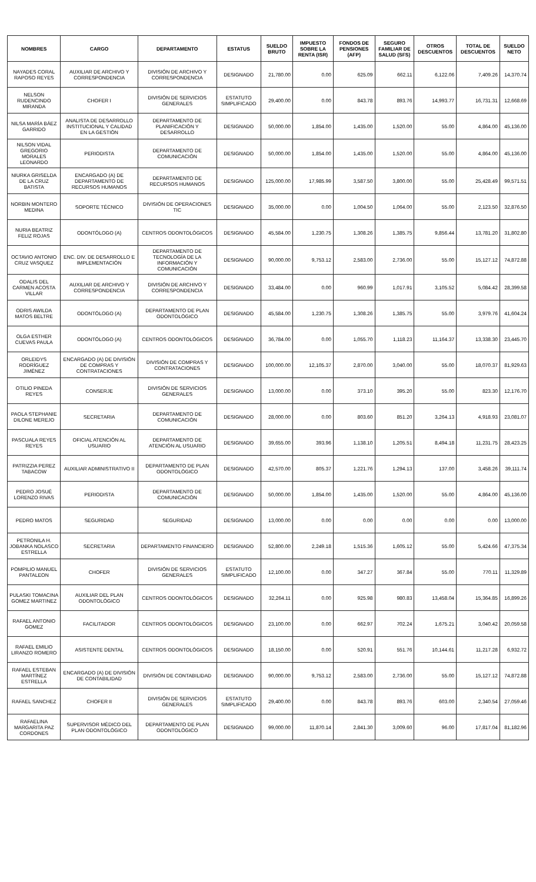| NOMBRES | CARGO | DEPARTAMENTO | ESTATUS | SUELDO BRUTO | IMPUESTO SOBRE LA RENTA (ISR) | FONDOS DE PENSIONES (AFP) | SEGURO FAMILIAR DE SALUD (SFS) | OTROS DESCUENTOS | TOTAL DE DESCUENTOS | SUELDO NETO |
| --- | --- | --- | --- | --- | --- | --- | --- | --- | --- | --- |
| NAYADES CORAL RAPOSO REYES | AUXILIAR DE ARCHIVO Y CORRESPONDENCIA | DIVISIÓN DE ARCHIVO Y CORRESPONDENCIA | DESIGNADO | 21,780.00 | 0.00 | 625.09 | 662.11 | 6,122.06 | 7,409.26 | 14,370.74 |
| NELSON RUDENCINDO MIRANDA | CHOFER I | DIVISIÓN DE SERVICIOS GENERALES | ESTATUTO SIMPLIFICADO | 29,400.00 | 0.00 | 843.78 | 893.76 | 14,993.77 | 16,731.31 | 12,668.69 |
| NILSA MARÍA BÁEZ GARRIDO | ANALISTA DE DESARROLLO INSTITUCIONAL Y CALIDAD EN LA GESTIÓN | DEPARTAMENTO DE PLANIFICACIÓN Y DESARROLLO | DESIGNADO | 50,000.00 | 1,854.00 | 1,435.00 | 1,520.00 | 55.00 | 4,864.00 | 45,136.00 |
| NILSON VIDAL GREGORIO MORALES LEONARDO | PERIODISTA | DEPARTAMENTO DE COMUNICACIÓN | DESIGNADO | 50,000.00 | 1,854.00 | 1,435.00 | 1,520.00 | 55.00 | 4,864.00 | 45,136.00 |
| NIURKA GRISELDA DE LA CRUZ BATISTA | ENCARGADO (A) DE DEPARTAMENTO DE RECURSOS HUMANOS | DEPARTAMENTO DE RECURSOS HUMANOS | DESIGNADO | 125,000.00 | 17,985.99 | 3,587.50 | 3,800.00 | 55.00 | 25,428.49 | 99,571.51 |
| NORBIN MONTERO MEDINA | SOPORTE TÉCNICO | DIVISIÓN DE OPERACIONES TIC | DESIGNADO | 35,000.00 | 0.00 | 1,004.50 | 1,064.00 | 55.00 | 2,123.50 | 32,876.50 |
| NURIA BEATRIZ FELIZ ROJAS | ODONTÓLOGO (A) | CENTROS ODONTOLÓGICOS | DESIGNADO | 45,584.00 | 1,230.75 | 1,308.26 | 1,385.75 | 9,856.44 | 13,781.20 | 31,802.80 |
| OCTAVIO ANTONIO CRUZ VASQUEZ | ENC. DIV. DE DESARROLLO E IMPLEMENTACIÓN | DEPARTAMENTO DE TECNOLOGÍA DE LA INFORMACIÓN Y COMUNICACIÓN | DESIGNADO | 90,000.00 | 9,753.12 | 2,583.00 | 2,736.00 | 55.00 | 15,127.12 | 74,872.88 |
| ODALIS DEL CARMEN ACOSTA VILLAR | AUXILIAR DE ARCHIVO Y CORRESPONDENCIA | DIVISIÓN DE ARCHIVO Y CORRESPONDENCIA | DESIGNADO | 33,484.00 | 0.00 | 960.99 | 1,017.91 | 3,105.52 | 5,084.42 | 28,399.58 |
| ODRIS AWILDA MATOS BELTRE | ODONTÓLOGO (A) | DEPARTAMENTO DE PLAN ODONTOLÓGICO | DESIGNADO | 45,584.00 | 1,230.75 | 1,308.26 | 1,385.75 | 55.00 | 3,979.76 | 41,604.24 |
| OLGA ESTHER CUEVAS PAULA | ODONTÓLOGO (A) | CENTROS ODONTOLÓGICOS | DESIGNADO | 36,784.00 | 0.00 | 1,055.70 | 1,118.23 | 11,164.37 | 13,338.30 | 23,445.70 |
| ORLEIDYS RODRÍGUEZ JIMÉNEZ | ENCARGADO (A) DE DIVISIÓN DE COMPRAS Y CONTRATACIONES | DIVISIÓN DE COMPRAS Y CONTRATACIONES | DESIGNADO | 100,000.00 | 12,105.37 | 2,870.00 | 3,040.00 | 55.00 | 18,070.37 | 81,929.63 |
| OTILIO PINEDA REYES | CONSERJE | DIVISIÓN DE SERVICIOS GENERALES | DESIGNADO | 13,000.00 | 0.00 | 373.10 | 395.20 | 55.00 | 823.30 | 12,176.70 |
| PAOLA STEPHANIE DILONE MEREJO | SECRETARIA | DEPARTAMENTO DE COMUNICACIÓN | DESIGNADO | 28,000.00 | 0.00 | 803.60 | 851.20 | 3,264.13 | 4,918.93 | 23,081.07 |
| PASCUALA REYES REYES | OFICIAL ATENCIÓN AL USUARIO | DEPARTAMENTO DE ATENCIÓN AL USUARIO | DESIGNADO | 39,655.00 | 393.96 | 1,138.10 | 1,205.51 | 8,494.18 | 11,231.75 | 28,423.25 |
| PATRIZZIA PEREZ TABACOW | AUXILIAR ADMINISTRATIVO II | DEPARTAMENTO DE PLAN ODONTOLÓGICO | DESIGNADO | 42,570.00 | 805.37 | 1,221.76 | 1,294.13 | 137.00 | 3,458.26 | 39,111.74 |
| PEDRO JOSUÉ LORENZO RIVAS | PERIODISTA | DEPARTAMENTO DE COMUNICACIÓN | DESIGNADO | 50,000.00 | 1,854.00 | 1,435.00 | 1,520.00 | 55.00 | 4,864.00 | 45,136.00 |
| PEDRO MATOS | SEGURIDAD | SEGURIDAD | DESIGNADO | 13,000.00 | 0.00 | 0.00 | 0.00 | 0.00 | 0.00 | 13,000.00 |
| PETRONILA H. JOBANKA NOLASCO ESTRELLA | SECRETARIA | DEPARTAMENTO FINANCIERO | DESIGNADO | 52,800.00 | 2,249.18 | 1,515.36 | 1,605.12 | 55.00 | 5,424.66 | 47,375.34 |
| POMPILIO MANUEL PANTALEON | CHOFER | DIVISIÓN DE SERVICIOS GENERALES | ESTATUTO SIMPLIFICADO | 12,100.00 | 0.00 | 347.27 | 367.84 | 55.00 | 770.11 | 11,329.89 |
| PULASKI TOMACINA GOMEZ MARTINEZ | AUXILIAR DEL PLAN ODONTOLÓGICO | CENTROS ODONTOLÓGICOS | DESIGNADO | 32,264.11 | 0.00 | 925.98 | 980.83 | 13,458.04 | 15,364.85 | 16,899.26 |
| RAFAEL ANTONIO GOMEZ | FACILITADOR | CENTROS ODONTOLÓGICOS | DESIGNADO | 23,100.00 | 0.00 | 662.97 | 702.24 | 1,675.21 | 3,040.42 | 20,059.58 |
| RAFAEL EMILIO LIRANZO ROMERO | ASISTENTE DENTAL | CENTROS ODONTOLÓGICOS | DESIGNADO | 18,150.00 | 0.00 | 520.91 | 551.76 | 10,144.61 | 11,217.28 | 6,932.72 |
| RAFAEL ESTEBAN MARTÍNEZ ESTRELLA | ENCARGADO (A) DE DIVISIÓN DE CONTABILIDAD | DIVISIÓN DE CONTABILIDAD | DESIGNADO | 90,000.00 | 9,753.12 | 2,583.00 | 2,736.00 | 55.00 | 15,127.12 | 74,872.88 |
| RAFAEL SANCHEZ | CHOFER II | DIVISIÓN DE SERVICIOS GENERALES | ESTATUTO SIMPLIFICADO | 29,400.00 | 0.00 | 843.78 | 893.76 | 603.00 | 2,340.54 | 27,059.46 |
| RAFAELINA MARGARITA PAZ CORDONES | SUPERVISOR MÉDICO DEL PLAN ODONTOLÓGICO | DEPARTAMENTO DE PLAN ODONTOLÓGICO | DESIGNADO | 99,000.00 | 11,870.14 | 2,841.30 | 3,009.60 | 96.00 | 17,817.04 | 81,182.96 |